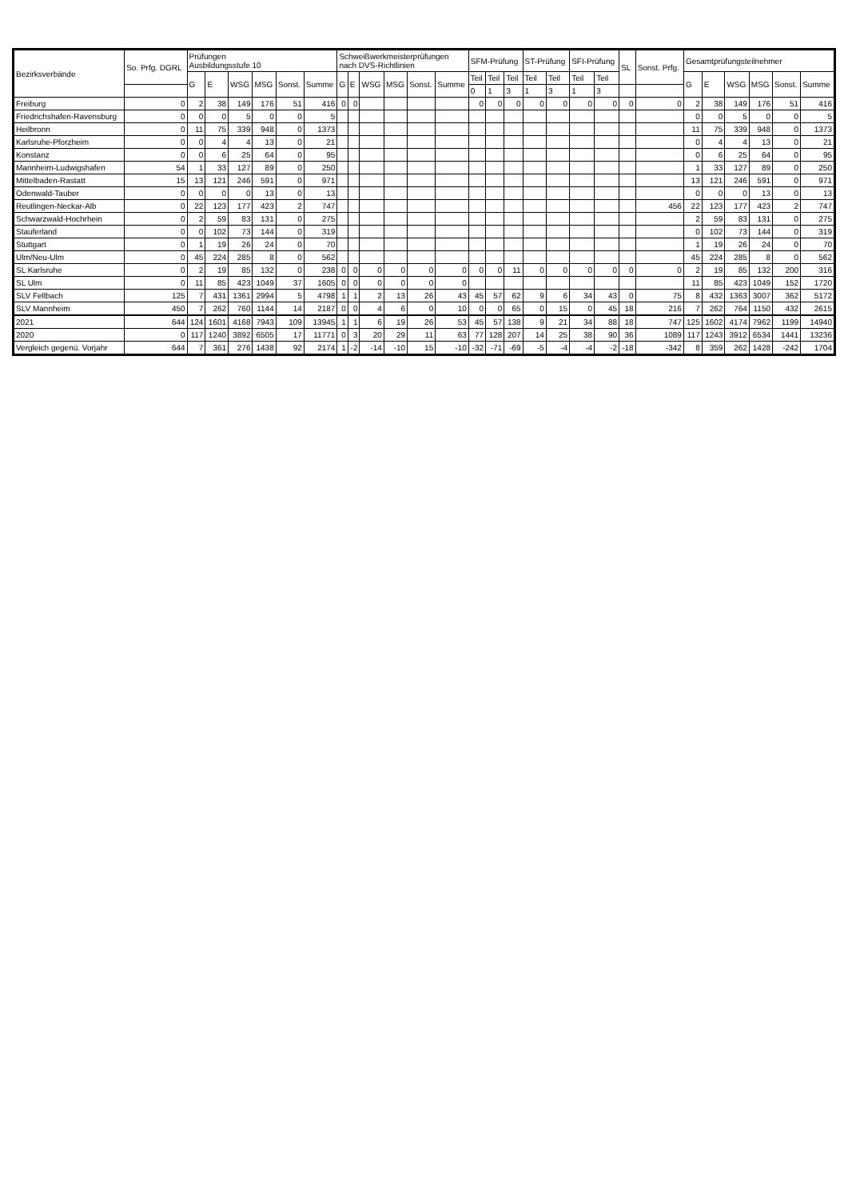| Bezirksverbände | So. Prfg. DGRL | Prüfungen Ausbildungsstufe 10 | | | | | | Schweißwerkmeisterprüfungen nach DVS-Richtlinien | | | | | | SFM-Prüfung | | | ST-Prüfung | | SFI-Prüfung | | SL | Sonst. Prfg. | Gesamtprüfungsteilnehmer | | | | | |
| --- | --- | --- | --- | --- | --- | --- | --- | --- | --- | --- | --- | --- | --- | --- | --- | --- | --- | --- | --- | --- | --- | --- | --- | --- | --- | --- | --- | --- |
| | | G | E | WSG | MSG | Sonst. | Summe | G | E | WSG | MSG | Sonst. | Summe | Teil | Teil | Teil | Teil | Teil | Teil | Teil | | | G | E | WSG | MSG | Sonst. | Summe |
| | | | | | | | | | | | | | | 0 | 1 | 3 | 1 | 3 | 1 | 3 | | | | | | | | |
| Freiburg | 0 | 2 | 38 | 149 | 176 | 51 | 416 | 0 | 0 | | | | | 0 | 0 | 0 | 0 | 0 | 0 | 0 | 0 | 0 | 2 | 38 | 149 | 176 | 51 | 416 |
| Friedrichshafen-Ravensburg | 0 | 0 | 0 | 5 | 0 | 0 | 5 | | | | | | | | | | | | | | | | 0 | 0 | 5 | 0 | 0 | 5 |
| Heilbronn | 0 | 11 | 75 | 339 | 948 | 0 | 1373 | | | | | | | | | | | | | | | | 11 | 75 | 339 | 948 | 0 | 1373 |
| Karlsruhe-Pforzheim | 0 | 0 | 4 | 4 | 13 | 0 | 21 | | | | | | | | | | | | | | | | 0 | 4 | 4 | 13 | 0 | 21 |
| Konstanz | 0 | 0 | 6 | 25 | 64 | 0 | 95 | | | | | | | | | | | | | | | | 0 | 6 | 25 | 64 | 0 | 95 |
| Mannheim-Ludwigshafen | 54 | 1 | 33 | 127 | 89 | 0 | 250 | | | | | | | | | | | | | | | | 1 | 33 | 127 | 89 | 0 | 250 |
| Mittelbaden-Rastatt | 15 | 13 | 121 | 246 | 591 | 0 | 971 | | | | | | | | | | | | | | | | 13 | 121 | 246 | 591 | 0 | 971 |
| Odenwald-Tauber | 0 | 0 | 0 | 0 | 13 | 0 | 13 | | | | | | | | | | | | | | | | 0 | 0 | 0 | 13 | 0 | 13 |
| Reutlingen-Neckar-Alb | 0 | 22 | 123 | 177 | 423 | 2 | 747 | | | | | | | | | | | | | | | 456 | 22 | 123 | 177 | 423 | 2 | 747 |
| Schwarzwald-Hochrhein | 0 | 2 | 59 | 83 | 131 | 0 | 275 | | | | | | | | | | | | | | | | 2 | 59 | 83 | 131 | 0 | 275 |
| Stauferland | 0 | 0 | 102 | 73 | 144 | 0 | 319 | | | | | | | | | | | | | | | | 0 | 102 | 73 | 144 | 0 | 319 |
| Stuttgart | 0 | 1 | 19 | 26 | 24 | 0 | 70 | | | | | | | | | | | | | | | | 1 | 19 | 26 | 24 | 0 | 70 |
| Ulm/Neu-Ulm | 0 | 45 | 224 | 285 | 8 | 0 | 562 | | | | | | | | | | | | | | | | 45 | 224 | 285 | 8 | 0 | 562 |
| SL Karlsruhe | 0 | 2 | 19 | 85 | 132 | 0 | 238 | 0 | 0 | 0 | 0 | 0 | 0 | 0 | 0 | 11 | 0 | 0 | 0 | 0 | 0 | 0 | 2 | 19 | 85 | 132 | 200 | 316 |
| SL Ulm | 0 | 11 | 85 | 423 | 1049 | 37 | 1605 | 0 | 0 | 0 | 0 | 0 | 0 | | | | | | | | | | 11 | 85 | 423 | 1049 | 152 | 1720 |
| SLV Fellbach | 125 | 7 | 431 | 1361 | 2994 | 5 | 4798 | 1 | 1 | 2 | 13 | 26 | 43 | 45 | 57 | 62 | 9 | 6 | 34 | 43 | 0 | 75 | 8 | 432 | 1363 | 3007 | 362 | 5172 |
| SLV Mannheim | 450 | 7 | 262 | 760 | 1144 | 14 | 2187 | 0 | 0 | 4 | 6 | 0 | 10 | 0 | 0 | 65 | 0 | 15 | 0 | 45 | 18 | 216 | 7 | 262 | 764 | 1150 | 432 | 2615 |
| 2021 | 644 | 124 | 1601 | 4168 | 7943 | 109 | 13945 | 1 | 1 | 6 | 19 | 26 | 53 | 45 | 57 | 138 | 9 | 21 | 34 | 88 | 18 | 747 | 125 | 1602 | 4174 | 7962 | 1199 | 14940 |
| 2020 | 0 | 117 | 1240 | 3892 | 6505 | 17 | 11771 | 0 | 3 | 20 | 29 | 11 | 63 | 77 | 128 | 207 | 14 | 25 | 38 | 90 | 36 | 1089 | 117 | 1243 | 3912 | 6534 | 1441 | 13236 |
| Vergleich gegenü. Vorjahr | 644 | 7 | 361 | 276 | 1438 | 92 | 2174 | 1 | -2 | -14 | -10 | 15 | -10 | -32 | -71 | -69 | -5 | -4 | -4 | -2 | -18 | -342 | 8 | 359 | 262 | 1428 | -242 | 1704 |